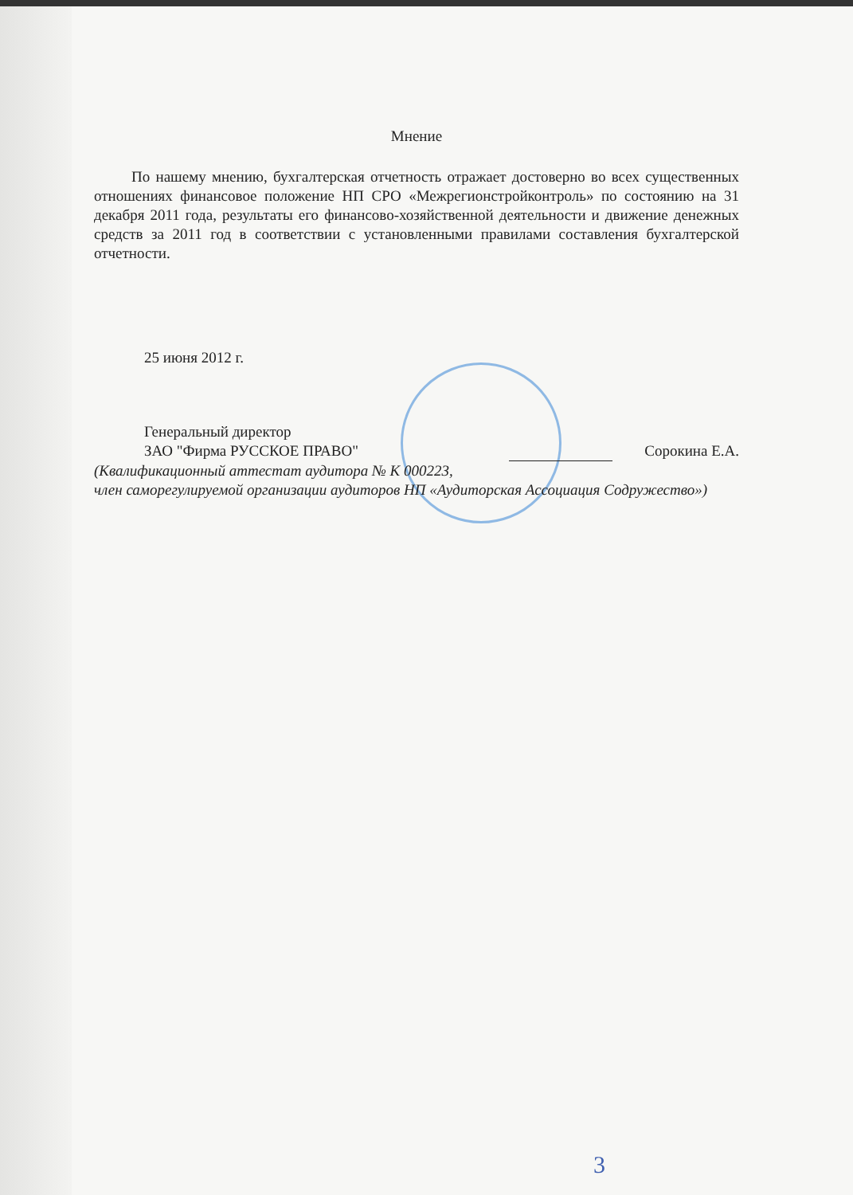Мнение
По нашему мнению, бухгалтерская отчетность отражает достоверно во всех существенных отношениях финансовое положение НП СРО «Межрегионстройконтроль» по состоянию на 31 декабря 2011 года, результаты его финансово-хозяйственной деятельности и движение денежных средств за 2011 год в соответствии с установленными правилами составления бухгалтерской отчетности.
25 июня 2012 г.
Генеральный директор
ЗАО "Фирма РУССКОЕ ПРАВО" Сорокина Е.А.
(Квалификационный аттестат аудитора № К 000223,
член саморегулируемой организации аудиторов НП «Аудиторская Ассоциация Содружество»)
3